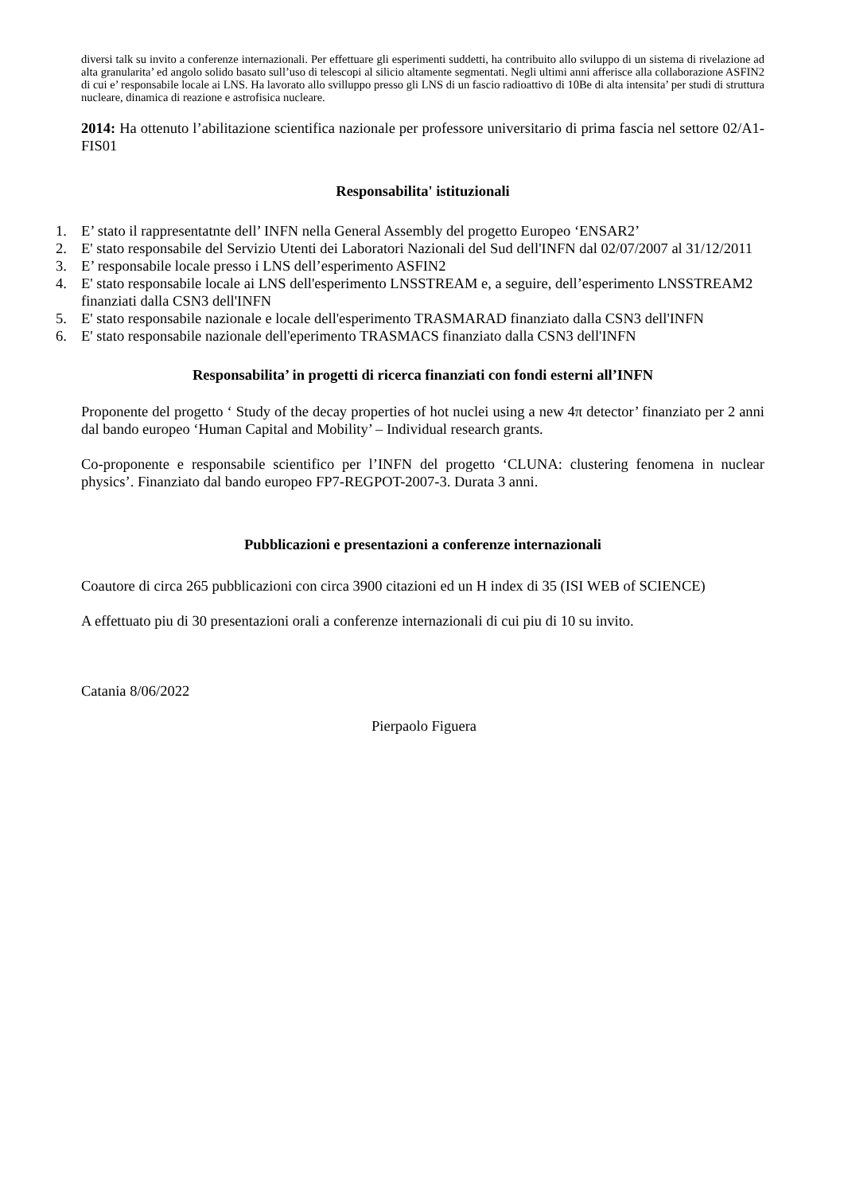diversi talk su invito a conferenze internazionali. Per effettuare gli esperimenti suddetti, ha contribuito allo sviluppo di un sistema di rivelazione ad alta granularita’ ed angolo solido basato sull’uso di telescopi al silicio altamente segmentati. Negli ultimi anni afferisce alla collaborazione ASFIN2 di cui e’ responsabile locale ai LNS. Ha lavorato allo svilluppo presso gli LNS di un fascio radioattivo di 10Be di alta intensita’ per studi di struttura nucleare, dinamica di reazione e astrofisica nucleare.
2014: Ha ottenuto l’abilitazione scientifica nazionale per professore universitario di prima fascia nel settore 02/A1-FIS01
Responsabilita' istituzionali
1. E’ stato il rappresentatnte dell’ INFN nella General Assembly del progetto Europeo ‘ENSAR2’
2. E' stato responsabile del Servizio Utenti dei Laboratori Nazionali del Sud dell'INFN dal 02/07/2007 al 31/12/2011
3. E’ responsabile locale presso i LNS dell’esperimento ASFIN2
4. E' stato responsabile locale ai LNS dell'esperimento LNSSTREAM e, a seguire, dell’esperimento LNSSTREAM2 finanziati dalla CSN3 dell'INFN
5. E' stato responsabile nazionale e locale dell'esperimento TRASMARAD finanziato dalla CSN3 dell'INFN
6. E' stato responsabile nazionale dell'eperimento TRASMACS finanziato dalla CSN3 dell'INFN
Responsabilita’ in progetti di ricerca finanziati con fondi esterni all’INFN
Proponente del progetto ‘ Study of the decay properties of hot nuclei using a new 4π detector’ finanziato per 2 anni dal bando europeo ‘Human Capital and Mobility’ – Individual research grants.
Co-proponente e responsabile scientifico per l’INFN del progetto ‘CLUNA: clustering fenomena in nuclear physics’. Finanziato dal bando europeo FP7-REGPOT-2007-3. Durata 3 anni.
Pubblicazioni e presentazioni a conferenze internazionali
Coautore di circa 265 pubblicazioni con circa 3900 citazioni ed un H index di 35 (ISI WEB of SCIENCE)
A effettuato piu di 30 presentazioni orali a conferenze internazionali di cui piu di 10 su invito.
Catania 8/06/2022
Pierpaolo Figuera